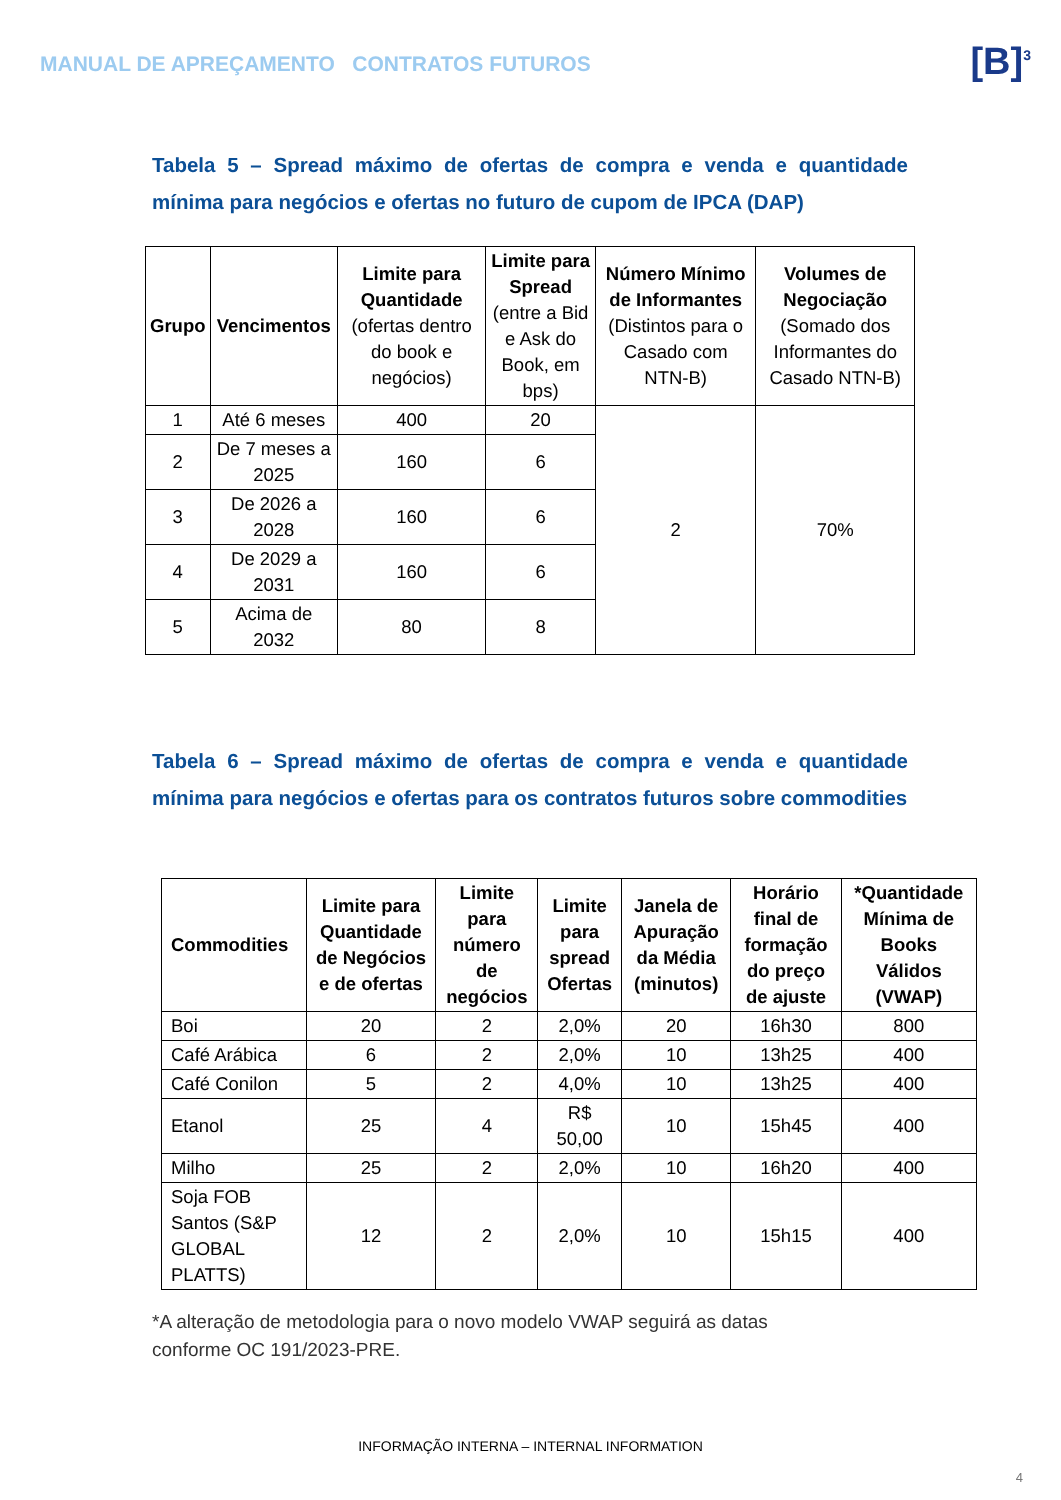MANUAL DE APREÇAMENTO CONTRATOS FUTUROS
[B]<sup>3</sup>
Tabela 5 – Spread máximo de ofertas de compra e venda e quantidade mínima para negócios e ofertas no futuro de cupom de IPCA (DAP)
| Grupo | Vencimentos | Limite para Quantidade (ofertas dentro do book e negócios) | Limite para Spread (entre a Bid e Ask do Book, em bps) | Número Mínimo de Informantes (Distintos para o Casado com NTN-B) | Volumes de Negociação (Somado dos Informantes do Casado NTN-B) |
| 1 | Até 6 meses | 400 | 20 | 2 | 70% |
| 2 | De 7 meses a 2025 | 160 | 6 | | |
| 3 | De 2026 a 2028 | 160 | 6 | | |
| 4 | De 2029 a 2031 | 160 | 6 | | |
| 5 | Acima de 2032 | 80 | 8 | | |
Tabela 6 – Spread máximo de ofertas de compra e venda e quantidade mínima para negócios e ofertas para os contratos futuros sobre commodities
| Commodities | Limite para Quantidade de Negócios e de ofertas | Limite para número de negócios | Limite para spread Ofertas | Janela de Apuração da Média (minutos) | Horário final de formação do preço de ajuste | *Quantidade Mínima de Books Válidos (VWAP) |
| --- | --- | --- | --- | --- | --- | --- |
| Boi | 20 | 2 | 2,0% | 20 | 16h30 | 800 |
| Café Arábica | 6 | 2 | 2,0% | 10 | 13h25 | 400 |
| Café Conilon | 5 | 2 | 4,0% | 10 | 13h25 | 400 |
| Etanol | 25 | 4 | R$ 50,00 | 10 | 15h45 | 400 |
| Milho | 25 | 2 | 2,0% | 10 | 16h20 | 400 |
| Soja FOB Santos (S&P GLOBAL PLATTS) | 12 | 2 | 2,0% | 10 | 15h15 | 400 |
*A alteração de metodologia para o novo modelo VWAP seguirá as datas
conforme OC 191/2023-PRE.
INFORMAÇÃO INTERNA – INTERNAL INFORMATION
4